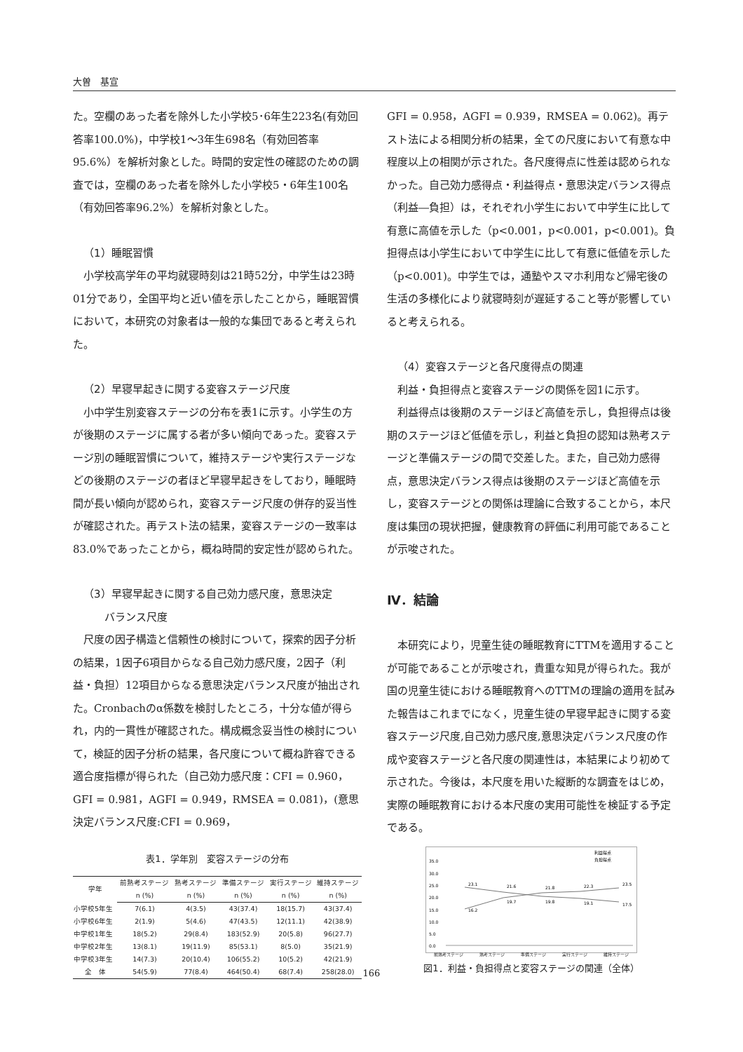大曽　基宣
た。空欄のあった者を除外した小学校5･6年生223名(有効回答率100.0%)，中学校1～3年生698名（有効回答率95.6%）を解析対象とした。時間的安定性の確認のための調査では，空欄のあった者を除外した小学校5・6年生100名（有効回答率96.2%）を解析対象とした。
（1）睡眠習慣
小学校高学年の平均就寝時刻は21時52分，中学生は23時01分であり，全国平均と近い値を示したことから，睡眠習慣において，本研究の対象者は一般的な集団であると考えられた。
（2）早寝早起きに関する変容ステージ尺度
小中学生別変容ステージの分布を表1に示す。小学生の方が後期のステージに属する者が多い傾向であった。変容ステージ別の睡眠習慣について，維持ステージや実行ステージなどの後期のステージの者ほど早寝早起きをしており，睡眠時間が長い傾向が認められ，変容ステージ尺度の併存的妥当性が確認された。再テスト法の結果，変容ステージの一致率は83.0%であったことから，概ね時間的安定性が認められた。
（3）早寝早起きに関する自己効力感尺度，意思決定
　　バランス尺度
尺度の因子構造と信頼性の検討について，探索的因子分析の結果，1因子6項目からなる自己効力感尺度，2因子（利益・負担）12項目からなる意思決定バランス尺度が抽出された。Cronbachのα係数を検討したところ，十分な値が得られ，内的一貫性が確認された。構成概念妥当性の検討について，検証的因子分析の結果，各尺度について概ね許容できる適合度指標が得られた（自己効力感尺度：CFI = 0.960，GFI = 0.981，AGFI = 0.949，RMSEA = 0.081)，(意思決定バランス尺度:CFI = 0.969，
表1．学年別　変容ステージの分布
| 学年 | 前熟考ステージ | 熟考ステージ | 準備ステージ | 実行ステージ | 維持ステージ |
| --- | --- | --- | --- | --- | --- |
| | n (%) | n (%) | n (%) | n (%) | n (%) |
| 小学校5年生 | 7(6.1) | 4(3.5) | 43(37.4) | 18(15.7) | 43(37.4) |
| 小学校6年生 | 2(1.9) | 5(4.6) | 47(43.5) | 12(11.1) | 42(38.9) |
| 中学校1年生 | 18(5.2) | 29(8.4) | 183(52.9) | 20(5.8) | 96(27.7) |
| 中学校2年生 | 13(8.1) | 19(11.9) | 85(53.1) | 8(5.0) | 35(21.9) |
| 中学校3年生 | 14(7.3) | 20(10.4) | 106(55.2) | 10(5.2) | 42(21.9) |
| 全 体 | 54(5.9) | 77(8.4) | 464(50.4) | 68(7.4) | 258(28.0) |
GFI = 0.958，AGFI = 0.939，RMSEA = 0.062)。再テスト法による相関分析の結果，全ての尺度において有意な中程度以上の相関が示された。各尺度得点に性差は認められなかった。自己効力感得点・利益得点・意思決定バランス得点（利益―負担）は，それぞれ小学生において中学生に比して有意に高値を示した（p<0.001，p<0.001，p<0.001)。負担得点は小学生において中学生に比して有意に低値を示した（p<0.001)。中学生では，通塾やスマホ利用など帰宅後の生活の多様化により就寝時刻が遅延すること等が影響していると考えられる。
（4）変容ステージと各尺度得点の関連
利益・負担得点と変容ステージの関係を図1に示す。
利益得点は後期のステージほど高値を示し，負担得点は後期のステージほど低値を示し，利益と負担の認知は熟考ステージと準備ステージの間で交差した。また，自己効力感得点，意思決定バランス得点は後期のステージほど高値を示し，変容ステージとの関係は理論に合致することから，本尺度は集団の現状把握，健康教育の評価に利用可能であることが示唆された。
Ⅳ．結論
本研究により，児童生徒の睡眠教育にTTMを適用することが可能であることが示唆され，貴重な知見が得られた。我が国の児童生徒における睡眠教育へのTTMの理論の適用を試みた報告はこれまでになく，児童生徒の早寝早起きに関する変容ステージ尺度,自己効力感尺度,意思決定バランス尺度の作成や変容ステージと各尺度の関連性は，本結果により初めて示された。今後は，本尺度を用いた縦断的な調査をはじめ，実際の睡眠教育における本尺度の実用可能性を検証する予定である。
利益得点
負担得点
35.0
30.0
25.0
20.0
15.0
10.0
5.0
0.0
16.2
19.7
19.8
19.1
17.5
23.1
21.6
21.8
22.3
23.5
図1．利益・負担得点と変容ステージの関連（全体）
前熟考ステージ 熟考ステージ 準備ステージ 実行ステージ 維持ステージ
166